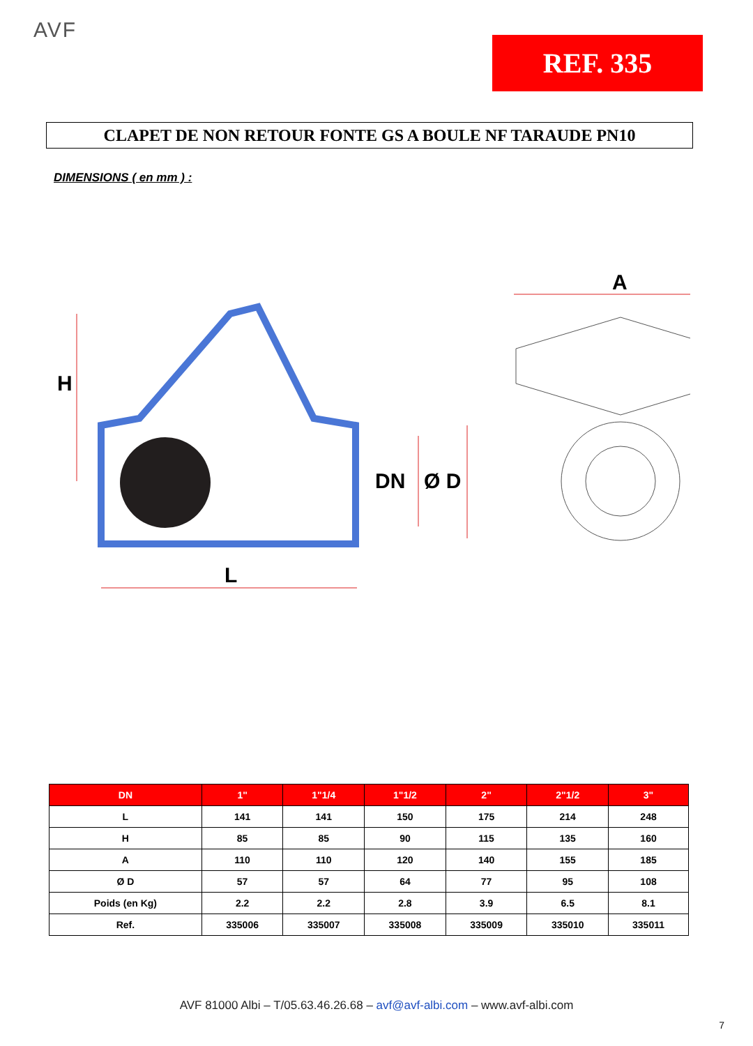AVF
REF. 335
CLAPET DE NON RETOUR FONTE GS A BOULE NF TARAUDE PN10
DIMENSIONS ( en mm ) :
H
L
DN
Ø D
A
| DN | 1" | 1"1/4 | 1"1/2 | 2" | 2"1/2 | 3" |
| --- | --- | --- | --- | --- | --- | --- |
| L | 141 | 141 | 150 | 175 | 214 | 248 |
| H | 85 | 85 | 90 | 115 | 135 | 160 |
| A | 110 | 110 | 120 | 140 | 155 | 185 |
| Ø D | 57 | 57 | 64 | 77 | 95 | 108 |
| Poids (en Kg) | 2.2 | 2.2 | 2.8 | 3.9 | 6.5 | 8.1 |
| Ref. | 335006 | 335007 | 335008 | 335009 | 335010 | 335011 |
AVF 81000 Albi – T/05.63.46.26.68 – avf@avf-albi.com – www.avf-albi.com
7